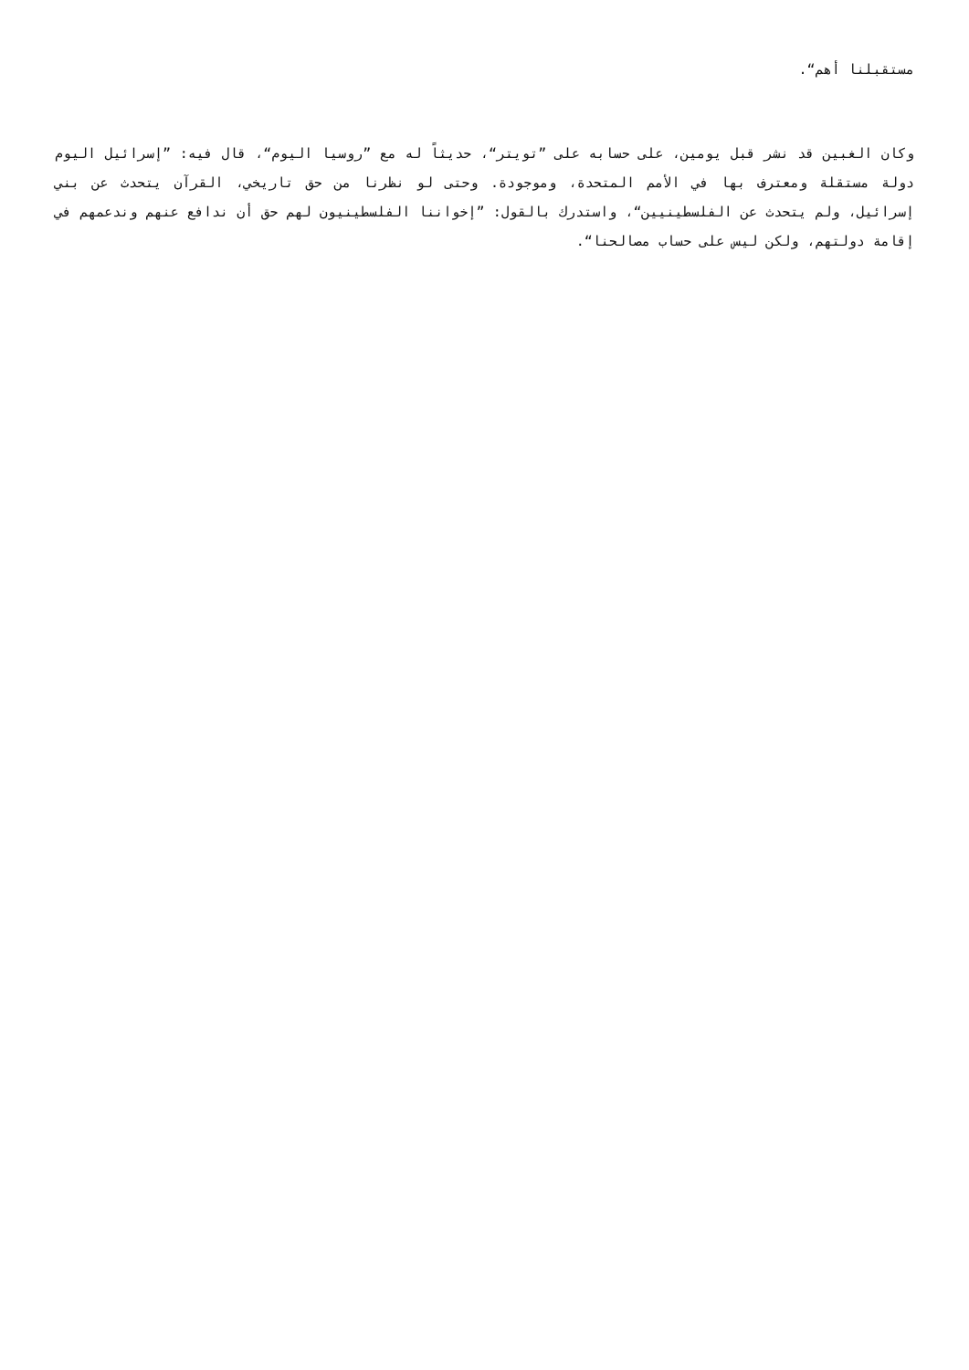مستقبلنا أهم“.
وكان الغبين قد نشر قبل يومين، على حسابه على ”تويتر“، حديثاً له مع ”روسيا اليوم“، قال فيه: ”إسرائيل اليوم دولة مستقلة ومعترف بها في الأمم المتحدة، وموجودة. وحتى لو نظرنا من حق تاريخي، القرآن يتحدث عن بني إسرائيل، ولم يتحدث عن الفلسطينيين“، واستدرك بالقول: ”إخواننا الفلسطينيون لهم حق أن ندافع عنهم وندعمهم في إقامة دولتهم، ولكن ليس على حساب مصالحنا“.